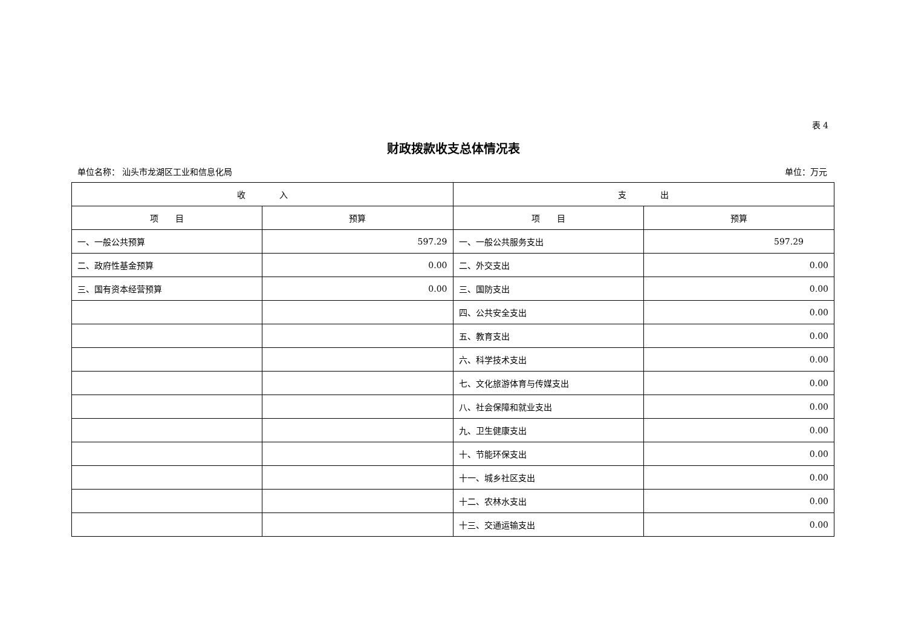表 4
财政拨款收支总体情况表
单位名称： 汕头市龙湖区工业和信息化局 单位：万元
| 收 入 | | 支 出 | |
| --- | --- | --- | --- |
| 项 目 | 预算 | 项 目 | 预算 |
| 一、一般公共预算 | 597.29 | 一、一般公共服务支出 | 597.29 |
| 二、政府性基金预算 | 0.00 | 二、外交支出 | 0.00 |
| 三、国有资本经营预算 | 0.00 | 三、国防支出 | 0.00 |
| | | 四、公共安全支出 | 0.00 |
| | | 五、教育支出 | 0.00 |
| | | 六、科学技术支出 | 0.00 |
| | | 七、文化旅游体育与传媒支出 | 0.00 |
| | | 八、社会保障和就业支出 | 0.00 |
| | | 九、卫生健康支出 | 0.00 |
| | | 十、节能环保支出 | 0.00 |
| | | 十一、城乡社区支出 | 0.00 |
| | | 十二、农林水支出 | 0.00 |
| | | 十三、交通运输支出 | 0.00 |